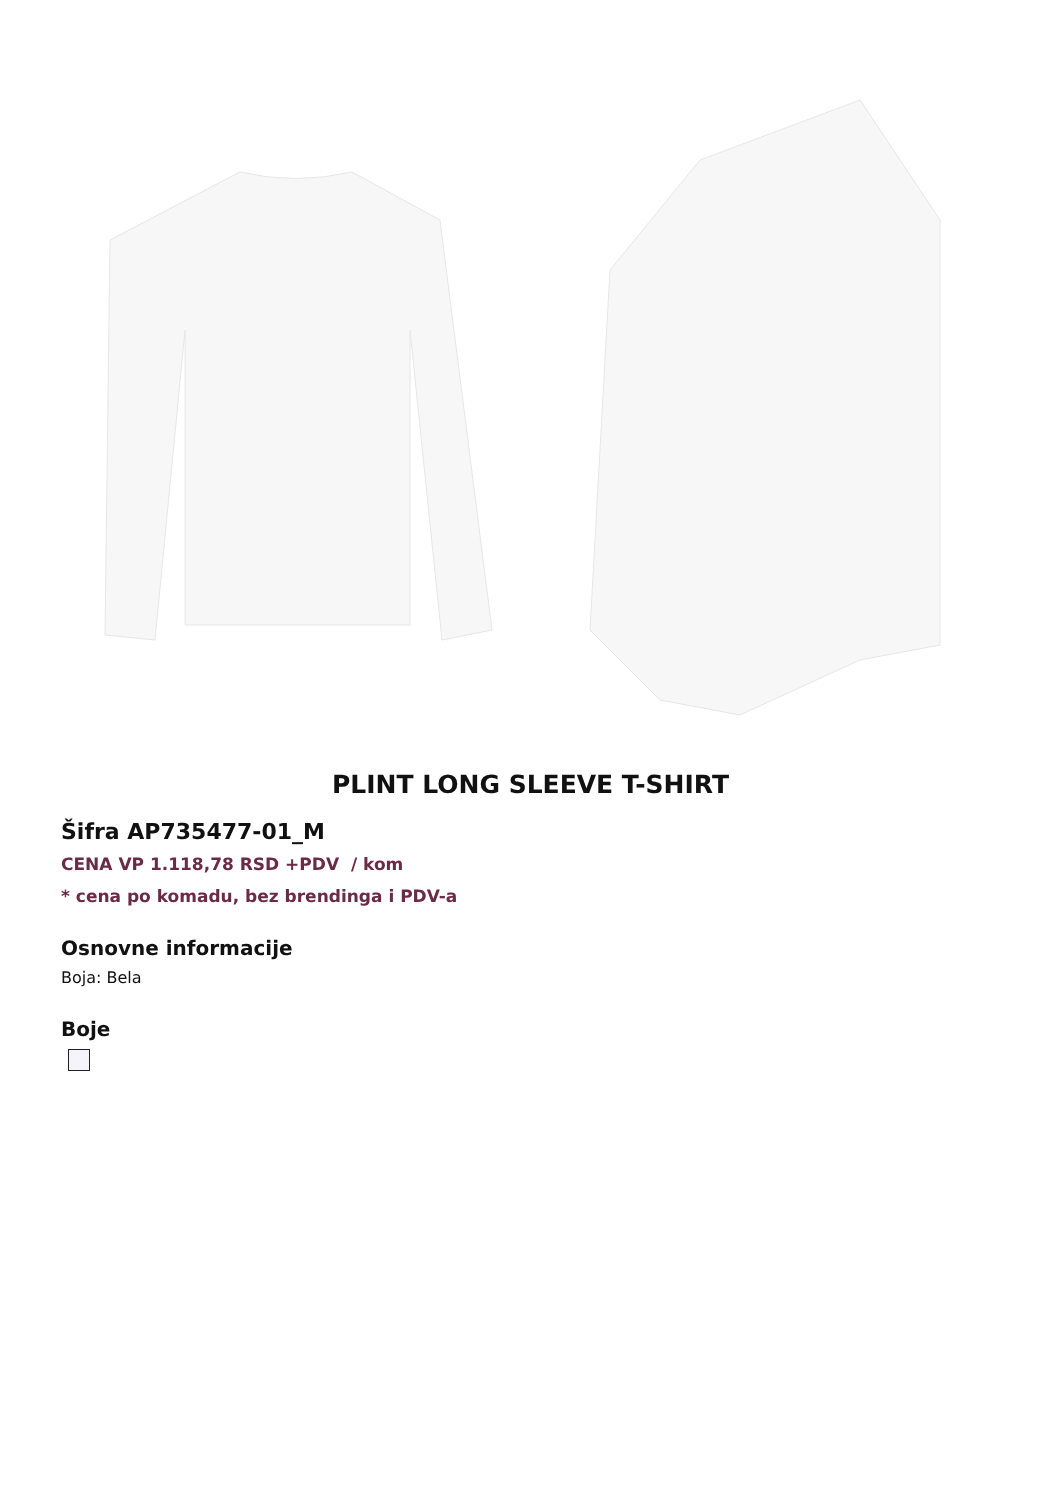PLINT LONG SLEEVE T-SHIRT
Šifra AP735477-01_M
CENA VP 1.118,78 RSD +PDV / kom
* cena po komadu, bez brendinga i PDV-a
Osnovne informacije
Boja: Bela
Boje